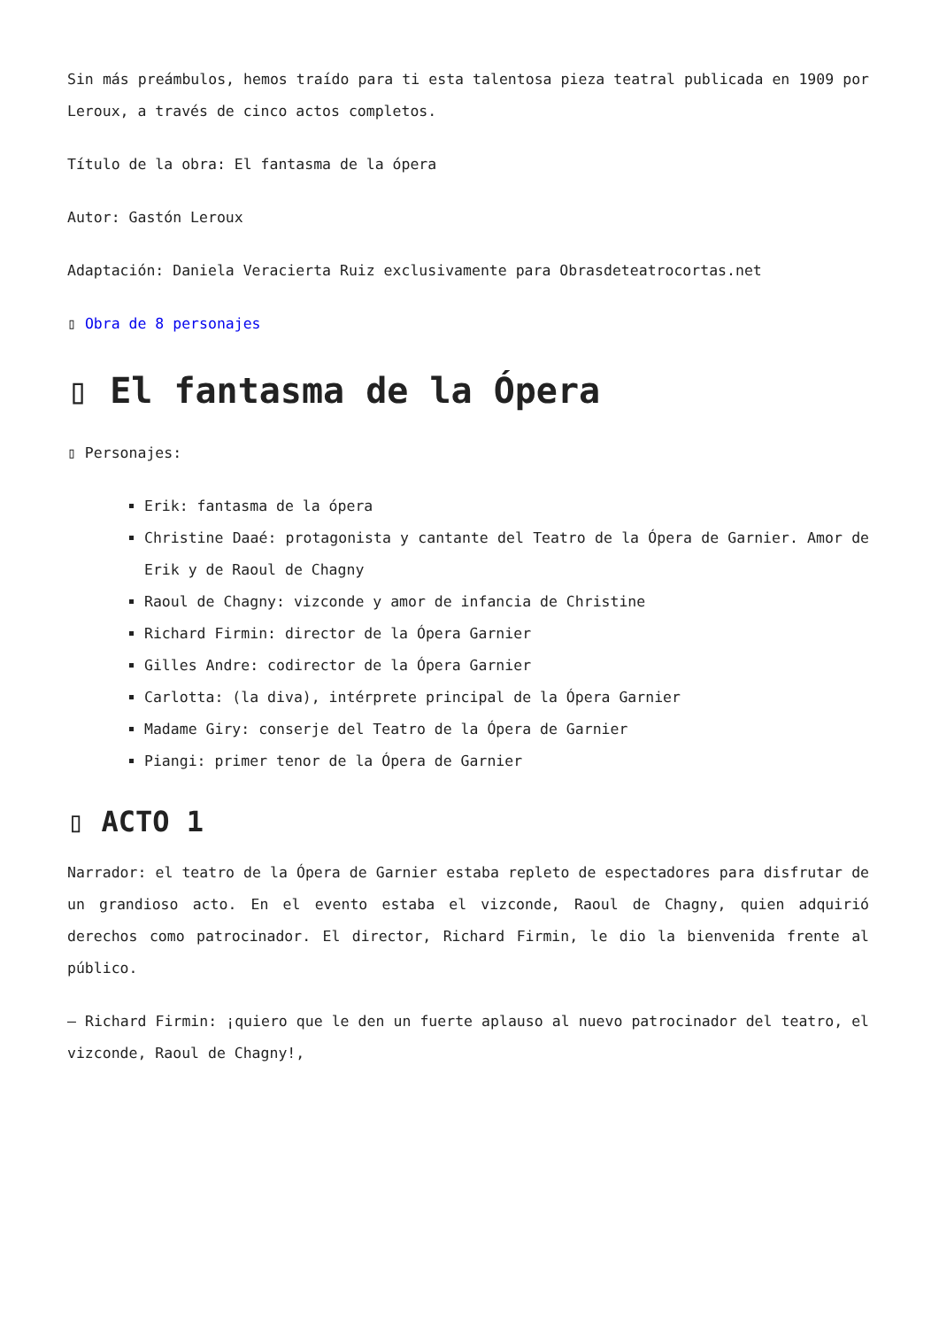Sin más preámbulos, hemos traído para ti esta talentosa pieza teatral publicada en 1909 por Leroux, a través de cinco actos completos.
Título de la obra: El fantasma de la ópera
Autor: Gastón Leroux
Adaptación: Daniela Veracierta Ruiz exclusivamente para Obrasdeteatrocortas.net
▯ Obra de 8 personajes
▯ El fantasma de la Ópera
▯ Personajes:
Erik: fantasma de la ópera
Christine Daaé: protagonista y cantante del Teatro de la Ópera de Garnier. Amor de Erik y de Raoul de Chagny
Raoul de Chagny: vizconde y amor de infancia de Christine
Richard Firmin: director de la Ópera Garnier
Gilles Andre: codirector de la Ópera Garnier
Carlotta: (la diva), intérprete principal de la Ópera Garnier
Madame Giry: conserje del Teatro de la Ópera de Garnier
Piangi: primer tenor de la Ópera de Garnier
▯ ACTO 1
Narrador: el teatro de la Ópera de Garnier estaba repleto de espectadores para disfrutar de un grandioso acto. En el evento estaba el vizconde, Raoul de Chagny, quien adquirió derechos como patrocinador. El director, Richard Firmin, le dio la bienvenida frente al público.
– Richard Firmin: ¡quiero que le den un fuerte aplauso al nuevo patrocinador del teatro, el vizconde, Raoul de Chagny!,